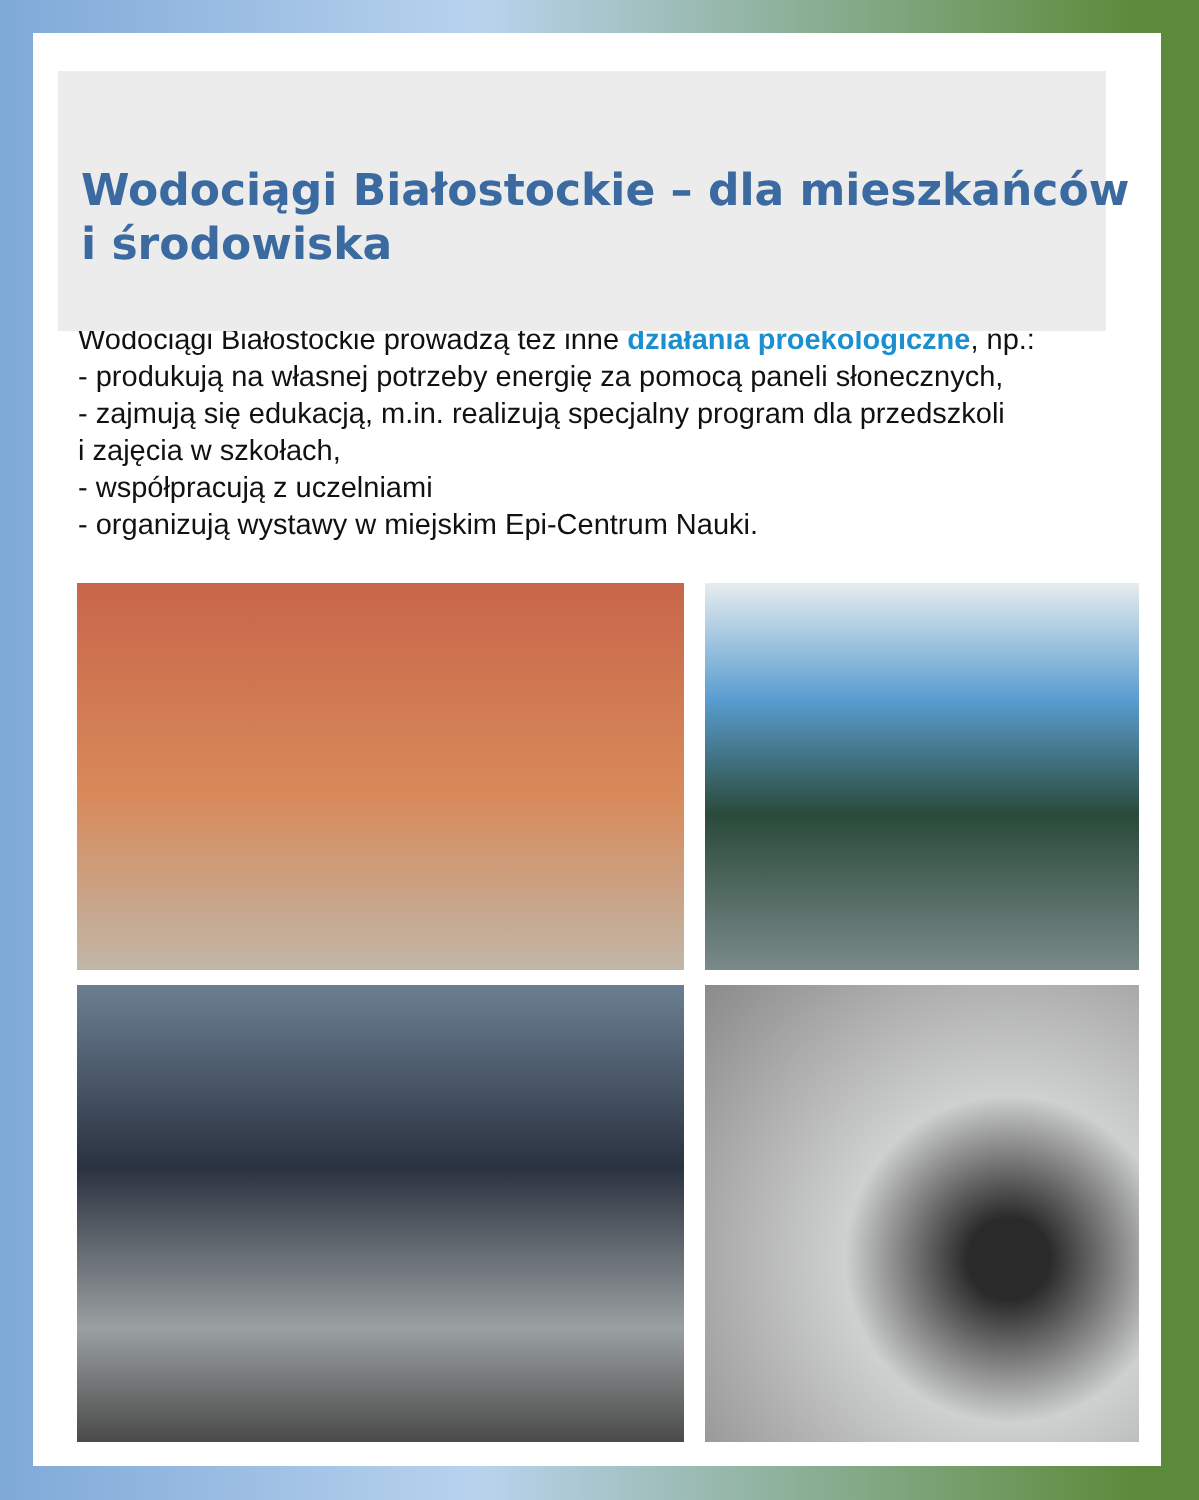Wodociągi Białostockie – dla mieszkańców
i środowiska
Wodociągi Białostockie prowadzą też inne działania proekologiczne, np.:
- produkują na własnej potrzeby energię za pomocą paneli słonecznych,
- zajmują się edukacją, m.in. realizują specjalny program dla przedszkoli
i zajęcia w szkołach,
- współpracują z uczelniami
- organizują wystawy w miejskim Epi-Centrum Nauki.